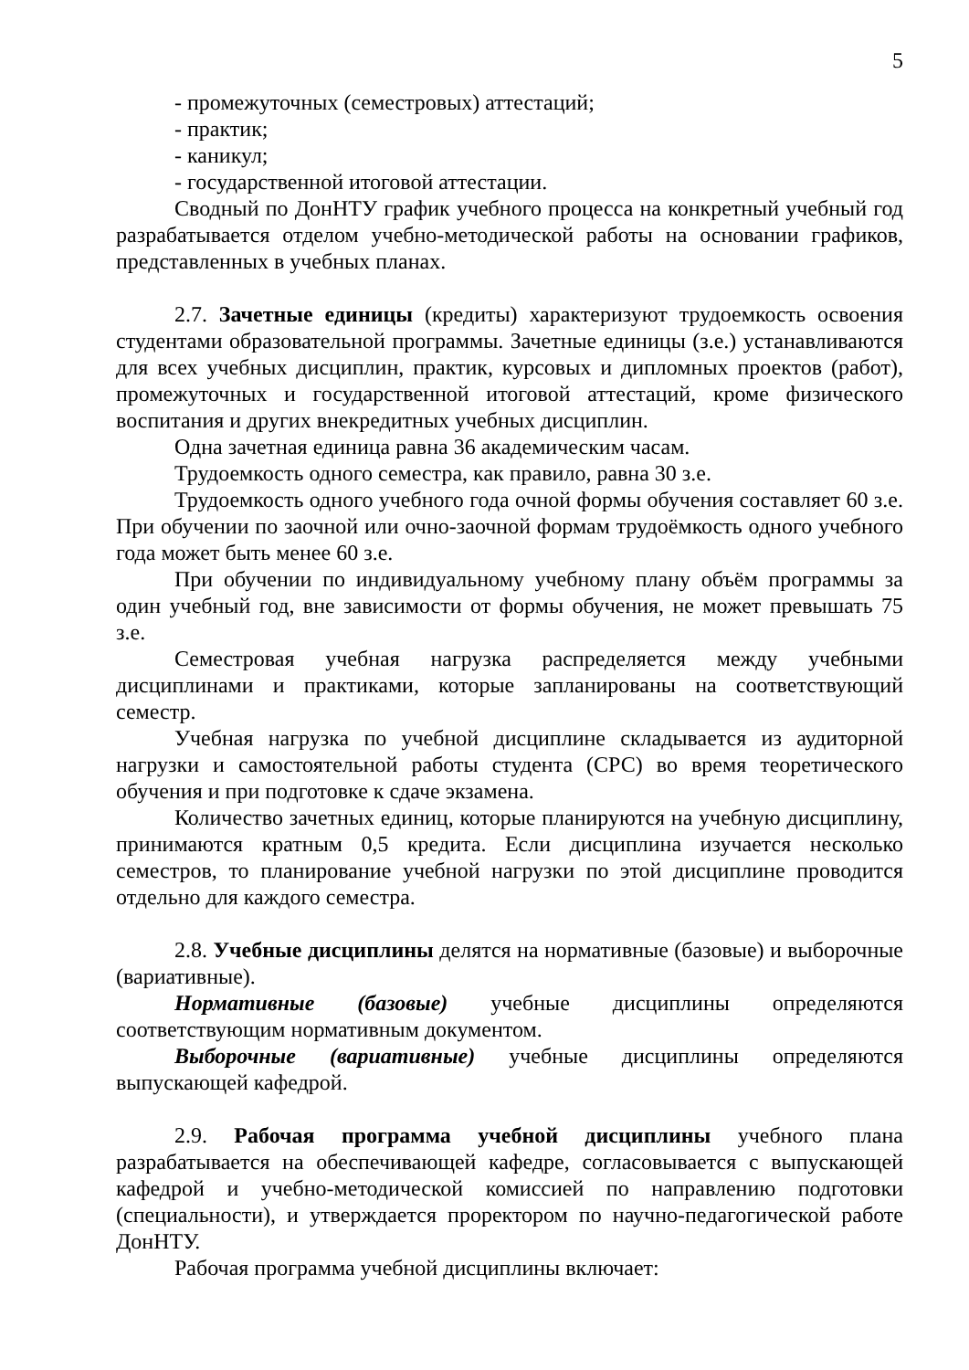5
- промежуточных (семестровых) аттестаций;
- практик;
- каникул;
- государственной итоговой аттестации.
Сводный по ДонНТУ график учебного процесса на конкретный учебный год разрабатывается отделом учебно-методической работы на основании графиков, представленных в учебных планах.
2.7. Зачетные единицы (кредиты) характеризуют трудоемкость освоения студентами образовательной программы. Зачетные единицы (з.е.) устанавливаются для всех учебных дисциплин, практик, курсовых и дипломных проектов (работ), промежуточных и государственной итоговой аттестаций, кроме физического воспитания и других внекредитных учебных дисциплин.
Одна зачетная единица равна 36 академическим часам.
Трудоемкость одного семестра, как правило, равна 30 з.е.
Трудоемкость одного учебного года очной формы обучения составляет 60 з.е. При обучении по заочной или очно-заочной формам трудоёмкость одного учебного года может быть менее 60 з.е.
При обучении по индивидуальному учебному плану объём программы за один учебный год, вне зависимости от формы обучения, не может превышать 75 з.е.
Семестровая учебная нагрузка распределяется между учебными дисциплинами и практиками, которые запланированы на соответствующий семестр.
Учебная нагрузка по учебной дисциплине складывается из аудиторной нагрузки и самостоятельной работы студента (СРС) во время теоретического обучения и при подготовке к сдаче экзамена.
Количество зачетных единиц, которые планируются на учебную дисциплину, принимаются кратным 0,5 кредита. Если дисциплина изучается несколько семестров, то планирование учебной нагрузки по этой дисциплине проводится отдельно для каждого семестра.
2.8. Учебные дисциплины делятся на нормативные (базовые) и выборочные (вариативные).
Нормативные (базовые) учебные дисциплины определяются соответствующим нормативным документом.
Выборочные (вариативные) учебные дисциплины определяются выпускающей кафедрой.
2.9. Рабочая программа учебной дисциплины учебного плана разрабатывается на обеспечивающей кафедре, согласовывается с выпускающей кафедрой и учебно-методической комиссией по направлению подготовки (специальности), и утверждается проректором по научно-педагогической работе ДонНТУ.
Рабочая программа учебной дисциплины включает: